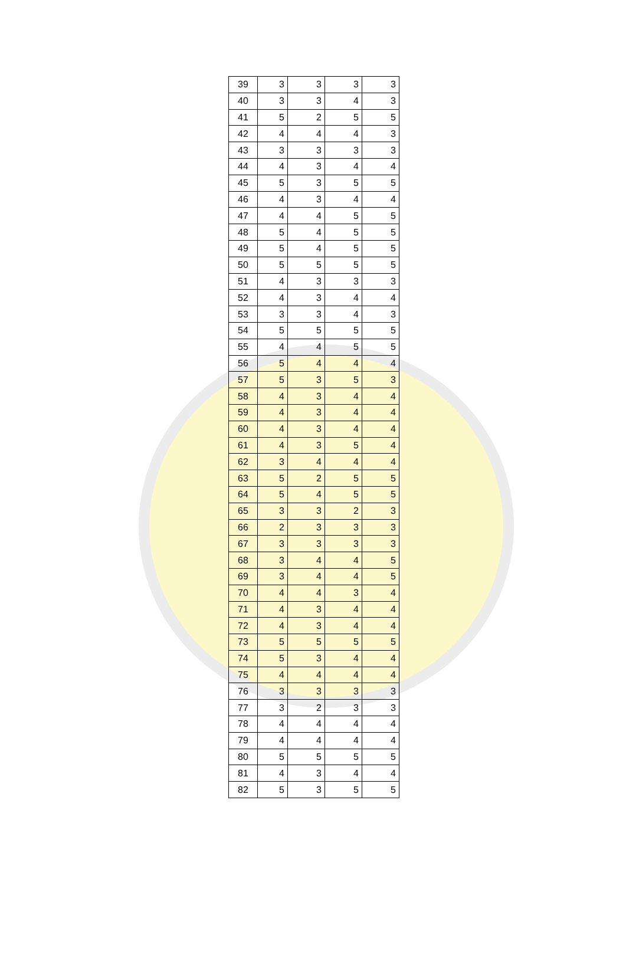| 39 | 3 | 3 | 3 | 3 |
| 40 | 3 | 3 | 4 | 3 |
| 41 | 5 | 2 | 5 | 5 |
| 42 | 4 | 4 | 4 | 3 |
| 43 | 3 | 3 | 3 | 3 |
| 44 | 4 | 3 | 4 | 4 |
| 45 | 5 | 3 | 5 | 5 |
| 46 | 4 | 3 | 4 | 4 |
| 47 | 4 | 4 | 5 | 5 |
| 48 | 5 | 4 | 5 | 5 |
| 49 | 5 | 4 | 5 | 5 |
| 50 | 5 | 5 | 5 | 5 |
| 51 | 4 | 3 | 3 | 3 |
| 52 | 4 | 3 | 4 | 4 |
| 53 | 3 | 3 | 4 | 3 |
| 54 | 5 | 5 | 5 | 5 |
| 55 | 4 | 4 | 5 | 5 |
| 56 | 5 | 4 | 4 | 4 |
| 57 | 5 | 3 | 5 | 3 |
| 58 | 4 | 3 | 4 | 4 |
| 59 | 4 | 3 | 4 | 4 |
| 60 | 4 | 3 | 4 | 4 |
| 61 | 4 | 3 | 5 | 4 |
| 62 | 3 | 4 | 4 | 4 |
| 63 | 5 | 2 | 5 | 5 |
| 64 | 5 | 4 | 5 | 5 |
| 65 | 3 | 3 | 2 | 3 |
| 66 | 2 | 3 | 3 | 3 |
| 67 | 3 | 3 | 3 | 3 |
| 68 | 3 | 4 | 4 | 5 |
| 69 | 3 | 4 | 4 | 5 |
| 70 | 4 | 4 | 3 | 4 |
| 71 | 4 | 3 | 4 | 4 |
| 72 | 4 | 3 | 4 | 4 |
| 73 | 5 | 5 | 5 | 5 |
| 74 | 5 | 3 | 4 | 4 |
| 75 | 4 | 4 | 4 | 4 |
| 76 | 3 | 3 | 3 | 3 |
| 77 | 3 | 2 | 3 | 3 |
| 78 | 4 | 4 | 4 | 4 |
| 79 | 4 | 4 | 4 | 4 |
| 80 | 5 | 5 | 5 | 5 |
| 81 | 4 | 3 | 4 | 4 |
| 82 | 5 | 3 | 5 | 5 |